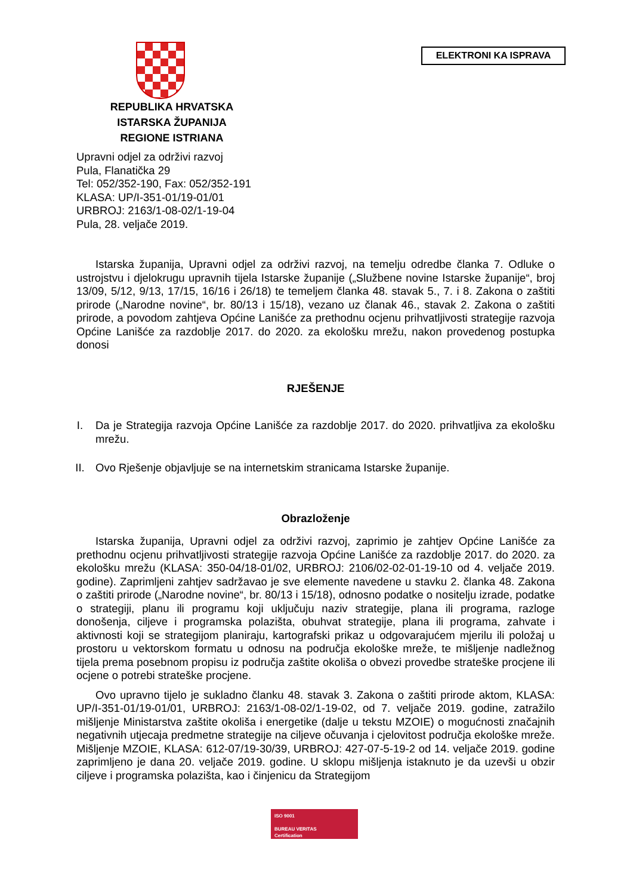ELEKTRONI KA ISPRAVA
REPUBLIKA HRVATSKA
ISTARSKA ŽUPANIJA
REGIONE ISTRIANA
Upravni odjel za održivi razvoj
Pula, Flanatička 29
Tel: 052/352-190, Fax: 052/352-191
KLASA: UP/I-351-01/19-01/01
URBROJ: 2163/1-08-02/1-19-04
Pula, 28. veljače 2019.
Istarska županija, Upravni odjel za održivi razvoj, na temelju odredbe članka 7. Odluke o ustrojstvu i djelokrugu upravnih tijela Istarske županije („Službene novine Istarske županije“, broj 13/09, 5/12, 9/13, 17/15, 16/16 i 26/18) te temeljem članka 48. stavak 5., 7. i 8. Zakona o zaštiti prirode („Narodne novine“, br. 80/13 i 15/18), vezano uz članak 46., stavak 2. Zakona o zaštiti prirode, a povodom zahtjeva Općine Lanišće za prethodnu ocjenu prihvatljivosti strategije razvoja Općine Lanišće za razdoblje 2017. do 2020. za ekološku mrežu, nakon provedenog postupka donosi
RJEŠENJE
I. Da je Strategija razvoja Općine Lanišće za razdoblje 2017. do 2020. prihvatljiva za ekološku mrežu.
II. Ovo Rješenje objavljuje se na internetskim stranicama Istarske županije.
Obrazloženje
Istarska županija, Upravni odjel za održivi razvoj, zaprimio je zahtjev Općine Lanišće za prethodnu ocjenu prihvatljivosti strategije razvoja Općine Lanišće za razdoblje 2017. do 2020. za ekološku mrežu (KLASA: 350-04/18-01/02, URBROJ: 2106/02-02-01-19-10 od 4. veljače 2019. godine). Zaprimljeni zahtjev sadržavao je sve elemente navedene u stavku 2. članka 48. Zakona o zaštiti prirode („Narodne novine“, br. 80/13 i 15/18), odnosno podatke o nositelju izrade, podatke o strategiji, planu ili programu koji uključuju naziv strategije, plana ili programa, razloge donošenja, ciljeve i programska polazišta, obuhvat strategije, plana ili programa, zahvate i aktivnosti koji se strategijom planiraju, kartografski prikaz u odgovarajućem mjerilu ili položaj u prostoru u vektorskom formatu u odnosu na područja ekološke mreže, te mišljenje nadležnog tijela prema posebnom propisu iz područja zaštite okoliša o obvezi provedbe strateške procjene ili ocjene o potrebi strateške procjene.
Ovo upravno tijelo je sukladno članku 48. stavak 3. Zakona o zaštiti prirode aktom, KLASA: UP/I-351-01/19-01/01, URBROJ: 2163/1-08-02/1-19-02, od 7. veljače 2019. godine, zatražilo mišljenje Ministarstva zaštite okoliša i energetike (dalje u tekstu MZOIE) o mogućnosti značajnih negativnih utjecaja predmetne strategije na ciljeve očuvanja i cjelovitost područja ekološke mreže. Mišljenje MZOIE, KLASA: 612-07/19-30/39, URBROJ: 427-07-5-19-2 od 14. veljače 2019. godine zaprimljeno je dana 20. veljače 2019. godine. U sklopu mišljenja istaknuto je da uzevši u obzir ciljeve i programska polazišta, kao i činjenicu da Strategijom
ISO 9001
BUREAU VERITAS
Certification